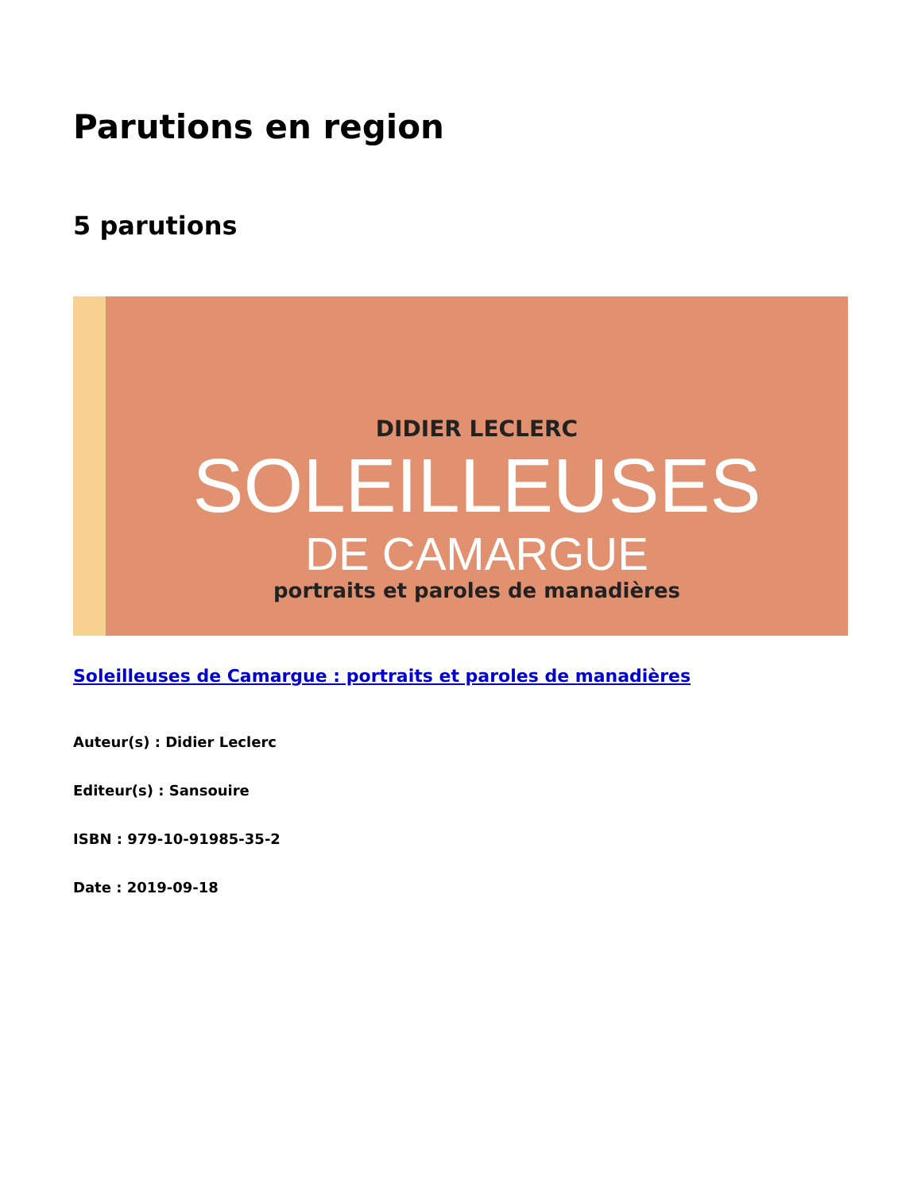Parutions en region
5 parutions
DIDIER LECLERC
SOLEILLEUSES
DE CAMARGUE
portraits et paroles de manadières
Soleilleuses de Camargue : portraits et paroles de manadières
Auteur(s) : Didier Leclerc
Editeur(s) : Sansouire
ISBN : 979-10-91985-35-2
Date : 2019-09-18